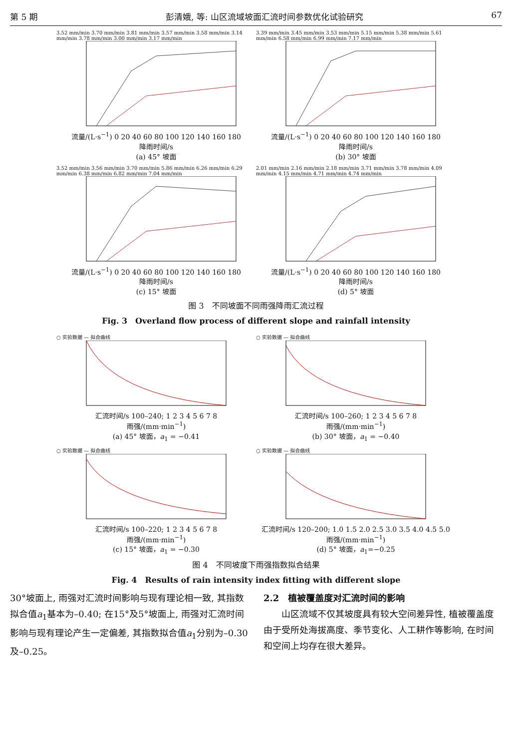第 5 期 彭清娥, 等: 山区流域坡面汇流时间参数优化试验研究 67
3.52 mm/min 3.70 mm/min 3.81 mm/min 3.57 mm/min 3.58 mm/min 3.14 mm/min 3.78 mm/min 3.00 mm/min 3.17 mm/min
流量/(L·s<sup>−1</sup>) 0 20 40 60 80 100 120 140 160 180
降雨时间/s
(a) 45° 坡面
3.39 mm/min 3.45 mm/min 3.53 mm/min 5.15 mm/min 5.38 mm/min 5.61 mm/min 6.58 mm/min 6.99 mm/min 7.17 mm/min
流量/(L·s<sup>−1</sup>) 0 20 40 60 80 100 120 140 160 180
降雨时间/s
(b) 30° 坡面
3.52 mm/min 3.56 mm/min 3.70 mm/min 5.86 mm/min 6.26 mm/min 6.29 mm/min 6.38 mm/min 6.82 mm/min 7.04 mm/min
流量/(L·s<sup>−1</sup>) 0 20 40 60 80 100 120 140 160 180
降雨时间/s
(c) 15° 坡面
2.01 mm/min 2.16 mm/min 2.18 mm/min 3.71 mm/min 3.78 mm/min 4.09 mm/min 4.15 mm/min 4.71 mm/min 4.74 mm/min
流量/(L·s<sup>−1</sup>) 0 20 40 60 80 100 120 140 160 180
降雨时间/s
(d) 5° 坡面
图 3　不同坡面不同雨强降雨汇流过程
Fig. 3　Overland flow process of different slope and rainfall intensity
○ 实验数据 — 拟合曲线
汇流时间/s 100–240; 1 2 3 4 5 6 7 8
雨强/(mm·min<sup>−1</sup>)
(a) 45° 坡面，a<sub>1</sub> = −0.41
○ 实验数据 — 拟合曲线
汇流时间/s 100–260; 1 2 3 4 5 6 7 8
雨强/(mm·min<sup>−1</sup>)
(b) 30° 坡面，a<sub>1</sub> = −0.40
○ 实验数据 — 拟合曲线
汇流时间/s 100–220; 1 2 3 4 5 6 7 8
雨强/(mm·min<sup>−1</sup>)
(c) 15° 坡面，a<sub>1</sub> = −0.30
○ 实验数据 — 拟合曲线
汇流时间/s 120–200; 1.0 1.5 2.0 2.5 3.0 3.5 4.0 4.5 5.0
雨强/(mm·min<sup>−1</sup>)
(d) 5° 坡面，a<sub>1</sub>=−0.25
图 4　不同坡度下雨强指数拟合结果
Fig. 4　Results of rain intensity index fitting with different slope
30°坡面上, 雨强对汇流时间影响与现有理论相一致, 其指数拟合值a<sub>1</sub>基本为–0.40; 在15°及5°坡面上, 雨强对汇流时间影响与现有理论产生一定偏差, 其指数拟合值a<sub>1</sub>分别为–0.30及–0.25。
2.2　植被覆盖度对汇流时间的影响
　　山区流域不仅其坡度具有较大空间差异性, 植被覆盖度由于受所处海拔高度、季节变化、人工耕作等影响, 在时间和空间上均存在很大差异。